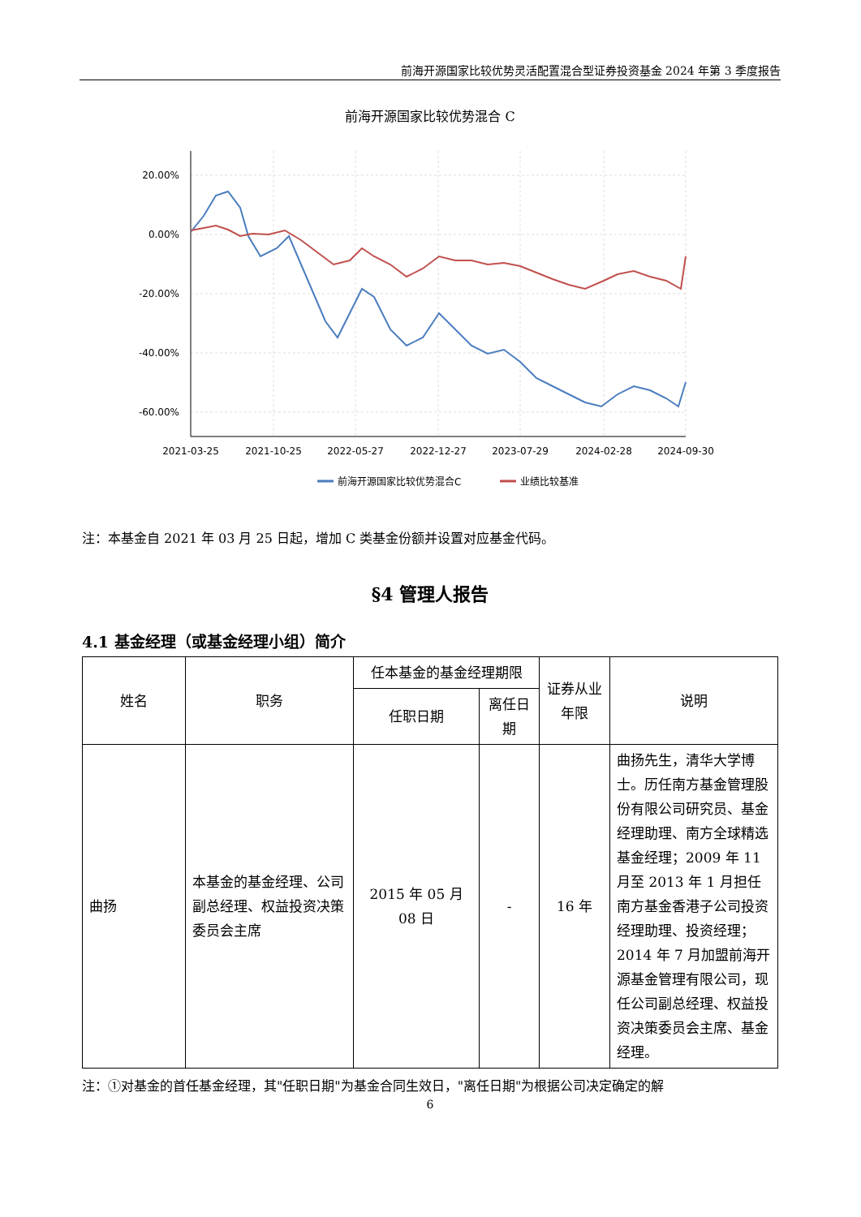前海开源国家比较优势灵活配置混合型证券投资基金 2024 年第 3 季度报告
前海开源国家比较优势混合 C
20.00%
0.00%
-20.00%
-40.00%
-60.00%
2021-03-25
2021-10-25
2022-05-27
2022-12-27
2023-07-29
2024-02-28
2024-09-30
前海开源国家比较优势混合C
业绩比较基准
注：本基金自 2021 年 03 月 25 日起，增加 C 类基金份额并设置对应基金代码。
§4 管理人报告
4.1 基金经理（或基金经理小组）简介
| 姓名 | 职务 | 任本基金的基金经理期限 | | 证券从业年限 | 说明 |
| --- | --- | --- | --- | --- | --- |
| | | 任职日期 | 离任日期 | | |
| 曲扬 | 本基金的基金经理、公司副总经理、权益投资决策委员会主席 | 2015 年 05 月 08 日 | - | 16 年 | 曲扬先生，清华大学博士。历任南方基金管理股份有限公司研究员、基金经理助理、南方全球精选基金经理；2009 年 11 月至 2013 年 1 月担任南方基金香港子公司投资经理助理、投资经理；2014 年 7 月加盟前海开源基金管理有限公司，现任公司副总经理、权益投资决策委员会主席、基金经理。 |
注：①对基金的首任基金经理，其"任职日期"为基金合同生效日，"离任日期"为根据公司决定确定的解
6